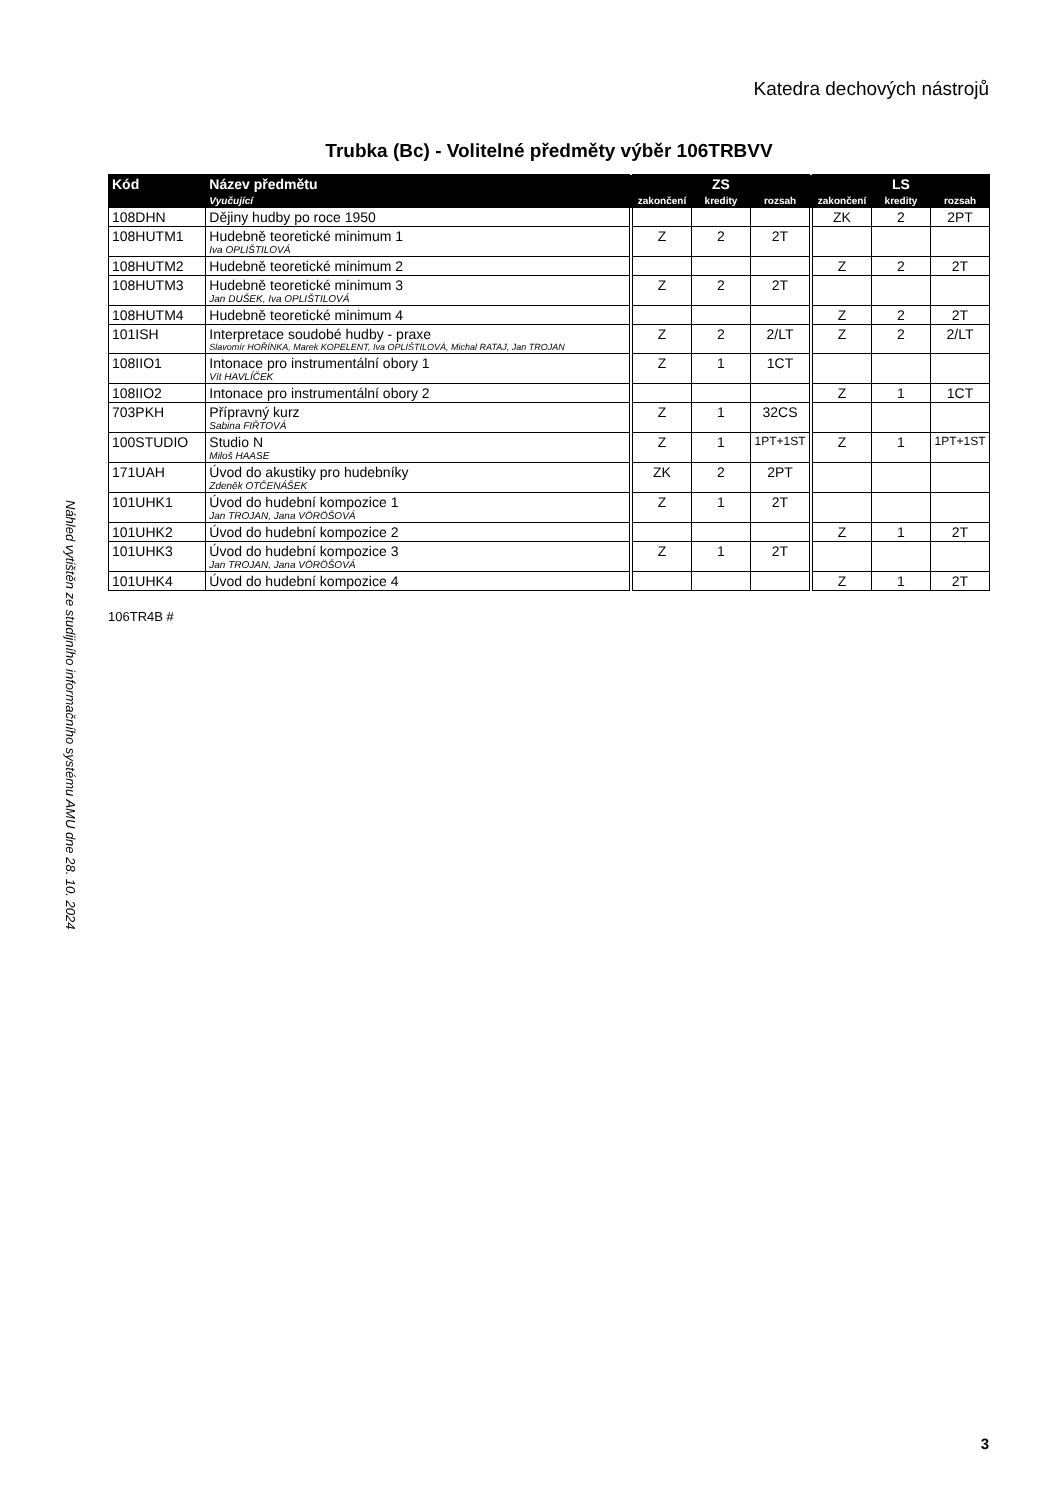Katedra dechových nástrojů
Náhled vytištěn ze studijního informačního systému AMU dne 28. 10. 2024
Trubka (Bc) - Volitelné předměty výběr 106TRBVV
| Kód | Název předmětu | | ZS | | | | LS | | |
| --- | --- | --- | --- | --- | --- | --- | --- | --- | --- |
| | Vyučující | | zakončení | kredity | rozsah | | zakončení | kredity | rozsah |
| 108DHN | Dějiny hudby po roce 1950 | | | | | | ZK | 2 | 2PT |
| 108HUTM1 | Hudebně teoretické minimum 1 Iva OPLIŠTILOVÁ | | Z | 2 | 2T | | | | |
| 108HUTM2 | Hudebně teoretické minimum 2 | | | | | | Z | 2 | 2T |
| 108HUTM3 | Hudebně teoretické minimum 3 Jan DUŠEK, Iva OPLIŠTILOVÁ | | Z | 2 | 2T | | | | |
| 108HUTM4 | Hudebně teoretické minimum 4 | | | | | | Z | 2 | 2T |
| 101ISH | Interpretace soudobé hudby - praxe Slavomír HOŘÍNKA, Marek KOPELENT, Iva OPLIŠTILOVÁ, Michal RATAJ, Jan TROJAN | | Z | 2 | 2/LT | | Z | 2 | 2/LT |
| 108IIO1 | Intonace pro instrumentální obory 1 Vít HAVLÍČEK | | Z | 1 | 1CT | | | | |
| 108IIO2 | Intonace pro instrumentální obory 2 | | | | | | Z | 1 | 1CT |
| 703PKH | Přípravný kurz Sabina FIŘTOVÁ | | Z | 1 | 32CS | | | | |
| 100STUDIO | Studio N Miloš HAASE | | Z | 1 | 1PT+1ST | | Z | 1 | 1PT+1ST |
| 171UAH | Úvod do akustiky pro hudebníky Zdeněk OTČENÁŠEK | | ZK | 2 | 2PT | | | | |
| 101UHK1 | Úvod do hudební kompozice 1 Jan TROJAN, Jana VÖRÖŠOVÁ | | Z | 1 | 2T | | | | |
| 101UHK2 | Úvod do hudební kompozice 2 | | | | | | Z | 1 | 2T |
| 101UHK3 | Úvod do hudební kompozice 3 Jan TROJAN, Jana VÖRÖŠOVÁ | | Z | 1 | 2T | | | | |
| 101UHK4 | Úvod do hudební kompozice 4 | | | | | | Z | 1 | 2T |
106TR4B #
3